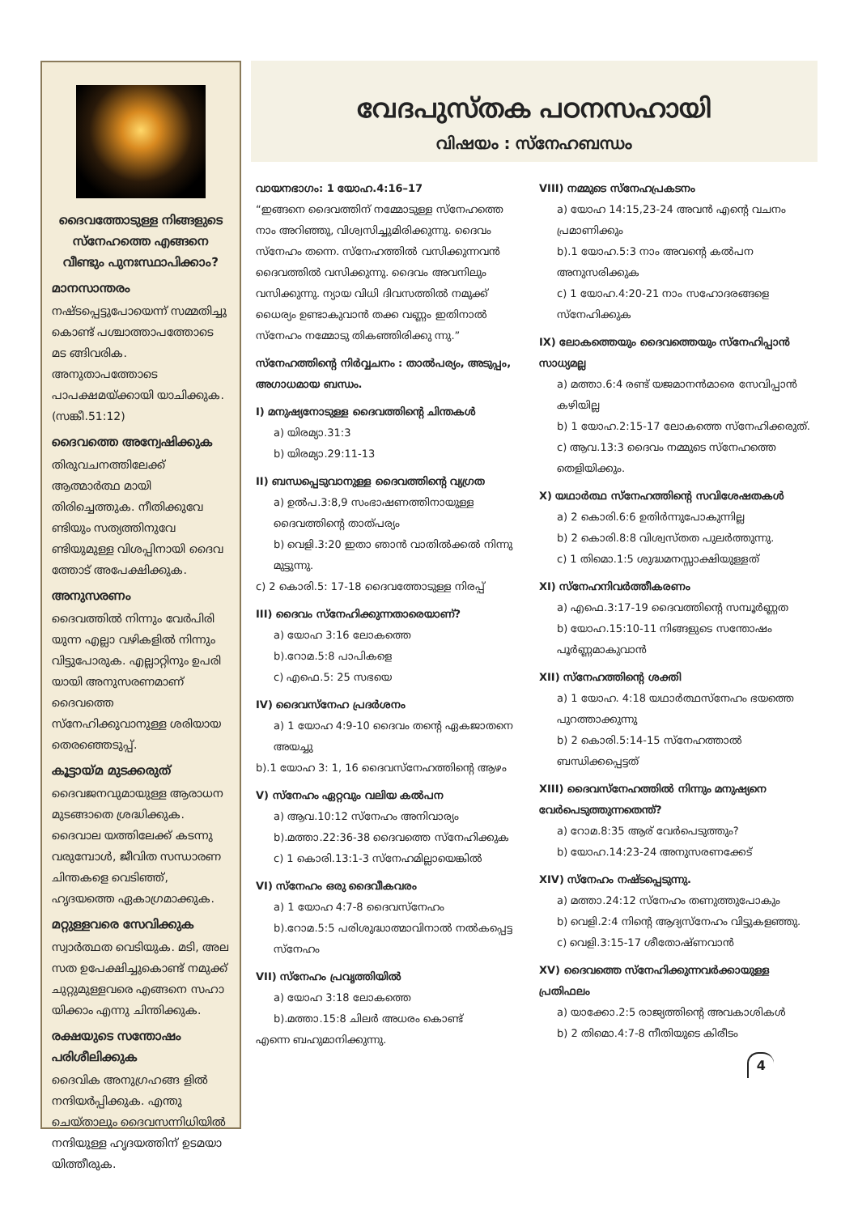ദൈവത്തോടുള്ള നിങ്ങളുടെ സ്നേഹത്തെ എങ്ങനെ വീണ്ടും പുനഃസ്ഥാപിക്കാം?
മാനസാന്തരം
നഷ്ടപ്പെട്ടുപോയെന്ന് സമ്മതിച്ചു കൊണ്ട് പശ്ചാത്താപത്തോടെ മട ങ്ങിവരിക. അനുതാപത്തോടെ പാപക്ഷമയ്ക്കായി യാചിക്കുക. (സങ്കീ.51:12)
ദൈവത്തെ അന്വേഷിക്കുക
തിരുവചനത്തിലേക്ക് ആത്മാർത്ഥ മായി തിരിച്ചെത്തുക. നീതിക്കുവേ ണ്ടിയും സത്യത്തിനുവേ ണ്ടിയുമുള്ള വിശപ്പിനായി ദൈവ ത്തോട് അപേക്ഷിക്കുക.
അനുസരണം
ദൈവത്തിൽ നിന്നും വേർപിരി യുന്ന എല്ലാ വഴികളിൽ നിന്നും വിട്ടുപോരുക. എല്ലാറ്റിനും ഉപരി യായി അനുസരണമാണ് ദൈവത്തെ സ്നേഹിക്കുവാനുള്ള ശരിയായ തെരഞ്ഞെടുപ്പ്.
കൂട്ടായ്മ മുടക്കരുത്
ദൈവജനവുമായുള്ള ആരാധന മുടങ്ങാതെ ശ്രദ്ധിക്കുക. ദൈവാല യത്തിലേക്ക് കടന്നു വരുമ്പോൾ, ജീവിത സന്ധാരണ ചിന്തകളെ വെടിഞ്ഞ്, ഹൃദയത്തെ ഏകാഗ്രമാക്കുക.
മറ്റുള്ളവരെ സേവിക്കുക
സ്വാർത്ഥത വെടിയുക. മടി, അല സത ഉപേക്ഷിച്ചുകൊണ്ട് നമുക്ക് ചുറ്റുമുള്ളവരെ എങ്ങനെ സഹാ യിക്കാം എന്നു ചിന്തിക്കുക.
രക്ഷയുടെ സന്തോഷം പരിശീലിക്കുക
ദൈവിക അനുഗ്രഹങ്ങ ളിൽ നന്ദിയർപ്പിക്കുക. എന്തു ചെയ്താലും ദൈവസന്നിധിയിൽ നന്ദിയുള്ള ഹൃദയത്തിന് ഉടമയാ യിത്തീരുക.
വേദപുസ്തക പഠനസഹായി
വിഷയം : സ്നേഹബന്ധം
വായനഭാഗം: 1 യോഹ.4:16–17
“ഇങ്ങനെ ദൈവത്തിന് നമ്മോടുള്ള സ്നേഹത്തെ നാം അറിഞ്ഞു, വിശ്വസിച്ചുമിരിക്കുന്നു. ദൈവം സ്നേഹം തന്നെ. സ്നേഹത്തിൽ വസിക്കുന്നവൻ ദൈവത്തിൽ വസിക്കുന്നു. ദൈവം അവനിലും വസിക്കുന്നു. ന്യായ വിധി ദിവസത്തിൽ നമുക്ക് ധൈര്യം ഉണ്ടാകുവാൻ തക്ക വണ്ണം ഇതിനാൽ സ്നേഹം നമ്മോടു തികഞ്ഞിരിക്കു ന്നു.”
സ്നേഹത്തിന്റെ നിർവ്വചനം : താൽപര്യം, അടുപ്പം, അഗാധമായ ബന്ധം.
I) മനുഷ്യനോടുള്ള ദൈവത്തിന്റെ ചിന്തകൾ
a) യിരമ്യാ.31:3
b) യിരമ്യാ.29:11-13
II) ബന്ധപ്പെടുവാനുള്ള ദൈവത്തിന്റെ വ്യഗ്രത
a) ഉൽപ.3:8,9 സംഭാഷണത്തിനായുള്ള ദൈവത്തിന്റെ താത്പര്യം
b) വെളി.3:20 ഇതാ ഞാൻ വാതിൽക്കൽ നിന്നു മുട്ടുന്നു.
c) 2 കൊരി.5: 17-18 ദൈവത്തോടുള്ള നിരപ്പ്
III) ദൈവം സ്നേഹിക്കുന്നതാരെയാണ്?
a) യോഹ 3:16 ലോകത്തെ
b).റോമ.5:8 പാപികളെ
c) എഫെ.5: 25 സഭയെ
IV) ദൈവസ്നേഹ പ്രദർശനം
a) 1 യോഹ 4:9-10 ദൈവം തന്റെ ഏകജാതനെ അയച്ചു
b).1 യോഹ 3: 1, 16 ദൈവസ്നേഹത്തിന്റെ ആഴം
V) സ്നേഹം ഏറ്റവും വലിയ കൽപന
a) ആവ.10:12 സ്നേഹം അനിവാര്യം
b).മത്താ.22:36-38 ദൈവത്തെ സ്നേഹിക്കുക
c) 1 കൊരി.13:1-3 സ്നേഹമില്ലായെങ്കിൽ
VI) സ്നേഹം ഒരു ദൈവീകവരം
a) 1 യോഹ 4:7-8 ദൈവസ്നേഹം
b).റോമ.5:5 പരിശുദ്ധാത്മാവിനാൽ നൽകപ്പെട്ട സ്നേഹം
VII) സ്നേഹം പ്രവൃത്തിയിൽ
a) യോഹ 3:18 ലോകത്തെ
b).മത്താ.15:8 ചിലർ അധരം കൊണ്ട്
എന്നെ ബഹുമാനിക്കുന്നു.
VIII) നമ്മുടെ സ്നേഹപ്രകടനം
a) യോഹ 14:15,23-24 അവൻ എന്റെ വചനം പ്രമാണിക്കും
b).1 യോഹ.5:3 നാം അവന്റെ കൽപന അനുസരിക്കുക
c) 1 യോഹ.4:20-21 നാം സഹോദരങ്ങളെ സ്നേഹിക്കുക
IX) ലോകത്തെയും ദൈവത്തെയും സ്നേഹിപ്പാൻ സാധ്യമല്ല
a) മത്താ.6:4 രണ്ട് യജമാനൻമാരെ സേവിപ്പാൻ കഴിയില്ല
b) 1 യോഹ.2:15-17 ലോകത്തെ സ്നേഹിക്കരുത്.
c) ആവ.13:3 ദൈവം നമ്മുടെ സ്നേഹത്തെ തെളിയിക്കും.
X) യഥാർത്ഥ സ്നേഹത്തിന്റെ സവിശേഷതകൾ
a) 2 കൊരി.6:6 ഉതിർന്നുപോകുന്നില്ല
b) 2 കൊരി.8:8 വിശ്വസ്തത പുലർത്തുന്നു.
c) 1 തിമൊ.1:5 ശുദ്ധമനസ്സാക്ഷിയുള്ളത്
XI) സ്നേഹനിവർത്തീകരണം
a) എഫെ.3:17-19 ദൈവത്തിന്റെ സമ്പൂർണ്ണത
b) യോഹ.15:10-11 നിങ്ങളുടെ സന്തോഷം പൂർണ്ണമാകുവാൻ
XII) സ്നേഹത്തിന്റെ ശക്തി
a) 1 യോഹ. 4:18 യഥാർത്ഥസ്നേഹം ഭയത്തെ പുറത്താക്കുന്നു
b) 2 കൊരി.5:14-15 സ്നേഹത്താൽ ബന്ധിക്കപ്പെട്ടത്
XIII) ദൈവസ്നേഹത്തിൽ നിന്നും മനുഷ്യനെ വേർപെടുത്തുന്നതെന്ത്?
a) റോമ.8:35 ആര് വേർപെടുത്തും?
b) യോഹ.14:23-24 അനുസരണക്കേട്
XIV) സ്നേഹം നഷ്ടപ്പെടുന്നു.
a) മത്താ.24:12 സ്നേഹം തണുത്തുപോകും
b) വെളി.2:4 നിന്റെ ആദ്യസ്നേഹം വിട്ടുകളഞ്ഞു.
c) വെളി.3:15-17 ശീതോഷ്ണവാൻ
XV) ദൈവത്തെ സ്നേഹിക്കുന്നവർക്കായുള്ള പ്രതിഫലം
a) യാക്കോ.2:5 രാജ്യത്തിന്റെ അവകാശികൾ
b) 2 തിമൊ.4:7-8 നീതിയുടെ കിരീടം
4